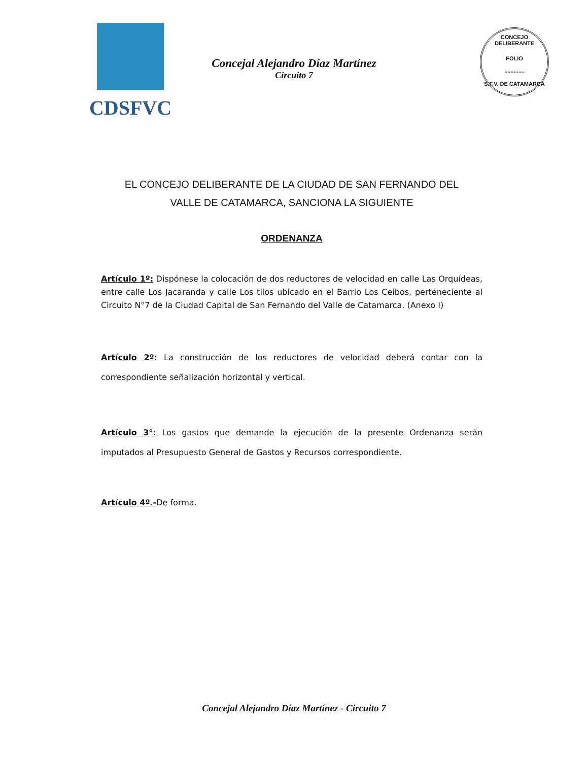CDSFVC
Concejal Alejandro Díaz Martínez
Circuito 7
CONCEJO DELIBERANTE
FOLIO
.............
S.F.V. DE CATAMARCA
EL CONCEJO DELIBERANTE DE LA CIUDAD DE SAN FERNANDO DEL
VALLE DE CATAMARCA, SANCIONA LA SIGUIENTE
ORDENANZA
Artículo 1º: Dispónese la colocación de dos reductores de velocidad en calle Las Orquídeas, entre calle Los Jacaranda y calle Los tilos ubicado en el Barrio Los Ceibos, perteneciente al Circuito N°7 de la Ciudad Capital de San Fernando del Valle de Catamarca. (Anexo I)
Artículo 2º: La construcción de los reductores de velocidad deberá contar con la correspondiente señalización horizontal y vertical.
Artículo 3°: Los gastos que demande la ejecución de la presente Ordenanza serán imputados al Presupuesto General de Gastos y Recursos correspondiente.
Artículo 4º.-De forma.
Concejal Alejandro Díaz Martínez - Circuito 7